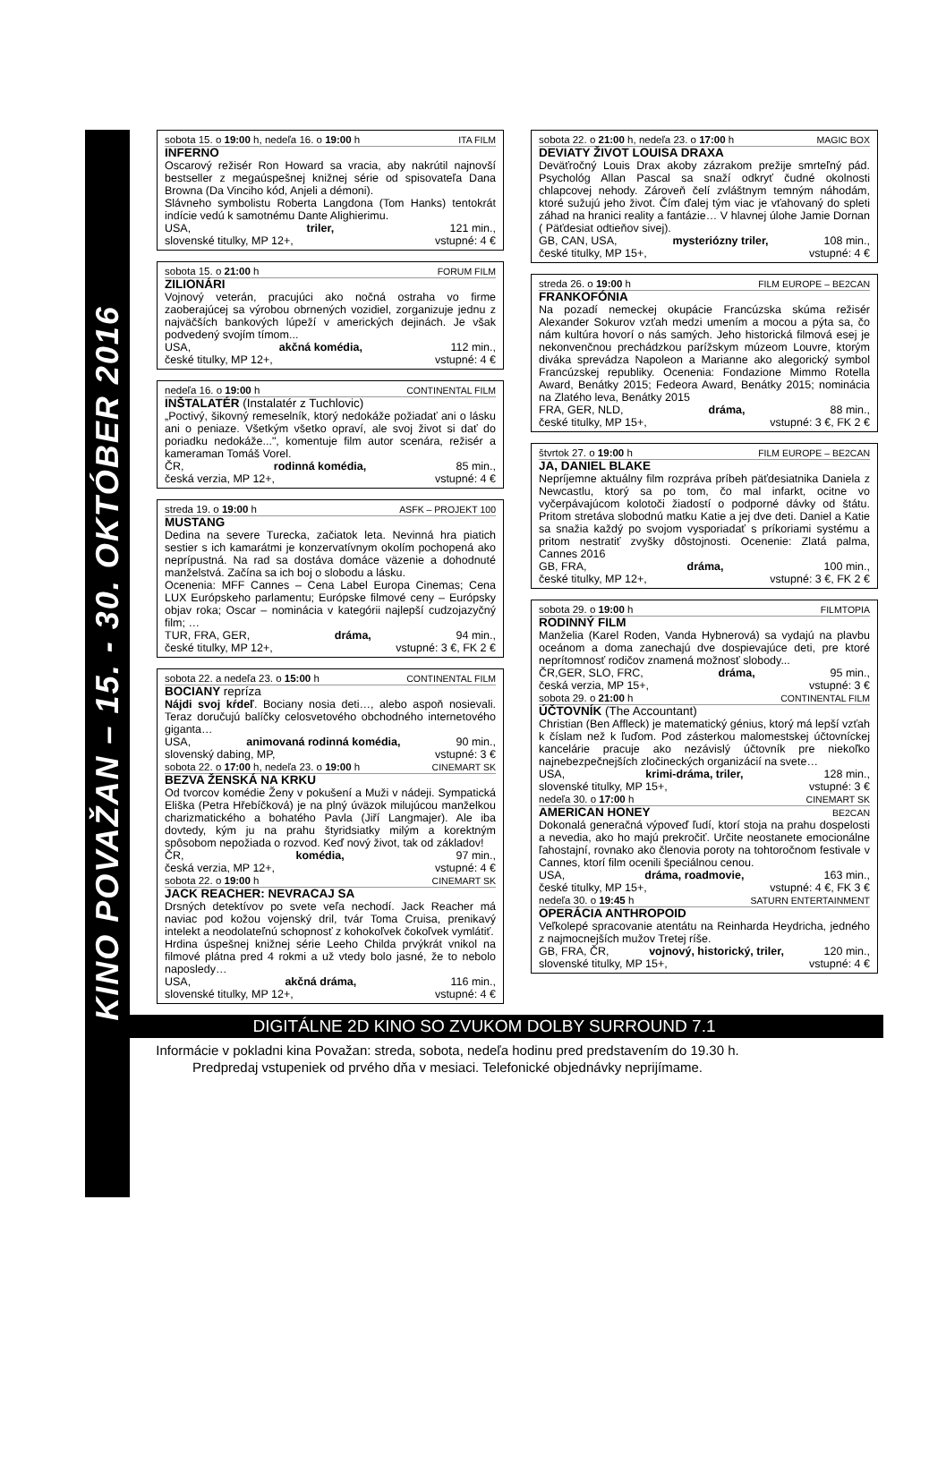KINO POVAŽAN – 15. - 30. OKTÓBER 2016
sobota 15. o 19:00 h, nedeľa 16. o 19:00 h ITA FILM
INFERNO
Oscarový režisér Ron Howard sa vracia, aby nakrútil najnovší bestseller z megaúspešnej knižnej série od spisovateľa Dana Browna (Da Vinciho kód, Anjeli a démoni).
Slávneho symbolistu Roberta Langdona (Tom Hanks) tentokrát indície vedú k samotnému Dante Alighierimu.
USA, triler, 121 min.,
slovenské titulky, MP 12+, vstupné: 4 €
sobota 15. o 21:00 h FORUM FILM
ZILIONÁRI
Vojnový veterán, pracujúci ako nočná ostraha vo firme zaoberajúcej sa výrobou obrnených vozidiel, zorganizuje jednu z najväčších bankových lúpeží v amerických dejinách. Je však podvedený svojím tímom...
USA, akčná komédia, 112 min.,
české titulky, MP 12+, vstupné: 4 €
nedeľa 16. o 19:00 h CONTINENTAL FILM
INŠTALATÉR (Instalatér z Tuchlovic)
„Poctivý, šikovný remeselník, ktorý nedokáže požiadať ani o lásku ani o peniaze. Všetkým všetko opraví, ale svoj život si dať do poriadku nedokáže...", komentuje film autor scenára, režisér a kameraman Tomáš Vorel.
ČR, rodinná komédia, 85 min.,
česká verzia, MP 12+, vstupné: 4 €
streda 19. o 19:00 h ASFK – PROJEKT 100
MUSTANG
Dedina na severe Turecka, začiatok leta. Nevinná hra piatich sestier s ich kamarátmi je konzervatívnym okolím pochopená ako neprípustná. Na rad sa dostáva domáce väzenie a dohodnuté manželstvá. Začína sa ich boj o slobodu a lásku.
Ocenenia: MFF Cannes – Cena Label Europa Cinemas; Cena LUX Európskeho parlamentu; Európske filmové ceny – Európsky objav roka; Oscar – nominácia v kategórii najlepší cudzojazyčný film; …
TUR, FRA, GER, dráma, 94 min.,
české titulky, MP 12+, vstupné: 3 €, FK 2 €
sobota 22. a nedeľa 23. o 15:00 h CONTINENTAL FILM
BOCIANY repríza
Nájdi svoj kŕdeľ. Bociany nosia deti…, alebo aspoň nosievali. Teraz doručujú balíčky celosvetového obchodného internetového giganta…
USA, animovaná rodinná komédia, 90 min.,
slovenský dabing, MP, vstupné: 3 €
sobota 22. o 17:00 h, nedeľa 23. o 19:00 h CINEMART SK
BEZVA ŽENSKÁ NA KRKU
Od tvorcov komédie Ženy v pokušení a Muži v nádeji. Sympatická Eliška (Petra Hřebíčková) je na plný úväzok milujúcou manželkou charizmatického a bohatého Pavla (Jiří Langmajer). Ale iba dovtedy, kým ju na prahu štyridsiatky milým a korektným spôsobom nepožiada o rozvod. Keď nový život, tak od základov!
ČR, komédia, 97 min.,
česká verzia, MP 12+, vstupné: 4 €
sobota 22. o 19:00 h CINEMART SK
JACK REACHER: NEVRACAJ SA
Drsných detektívov po svete veľa nechodí. Jack Reacher má naviac pod kožou vojenský dril, tvár Toma Cruisa, prenikavý intelekt a neodolateľnú schopnosť z kohokoľvek čokoľvek vymlátiť.
Hrdina úspešnej knižnej série Leeho Childa prvýkrát vnikol na filmové plátna pred 4 rokmi a už vtedy bolo jasné, že to nebolo naposledy…
USA, akčná dráma, 116 min.,
slovenské titulky, MP 12+, vstupné: 4 €
sobota 22. o 21:00 h, nedeľa 23. o 17:00 h MAGIC BOX
DEVIATY ŽIVOT LOUISA DRAXA
Deväťročný Louis Drax akoby zázrakom prežije smrteľný pád. Psychológ Allan Pascal sa snaží odkryť čudné okolnosti chlapcovej nehody. Zároveň čelí zvláštnym temným náhodám, ktoré sužujú jeho život. Čím ďalej tým viac je vťahovaný do spleti záhad na hranici reality a fantázie… V hlavnej úlohe Jamie Dornan ( Päťdesiat odtieňov sivej).
GB, CAN, USA, mysteriózny triler, 108 min.,
české titulky, MP 15+, vstupné: 4 €
streda 26. o 19:00 h FILM EUROPE – BE2CAN
FRANKOFÓNIA
Na pozadí nemeckej okupácie Francúzska skúma režisér Alexander Sokurov vzťah medzi umením a mocou a pýta sa, čo nám kultúra hovorí o nás samých. Jeho historická filmová esej je nekonvenčnou prechádzkou parížskym múzeom Louvre, ktorým diváka sprevádza Napoleon a Marianne ako alegorický symbol Francúzskej republiky. Ocenenia: Fondazione Mimmo Rotella Award, Benátky 2015; Fedeora Award, Benátky 2015; nominácia na Zlatého leva, Benátky 2015
FRA, GER, NLD, dráma, 88 min.,
české titulky, MP 15+, vstupné: 3 €, FK 2 €
štvrtok 27. o 19:00 h FILM EUROPE – BE2CAN
JA, DANIEL BLAKE
Nepríjemne aktuálny film rozpráva príbeh päťdesiatnika Daniela z Newcastlu, ktorý sa po tom, čo mal infarkt, ocitne vo vyčerpávajúcom kolotoči žiadostí o podporné dávky od štátu. Pritom stretáva slobodnú matku Katie a jej dve deti. Daniel a Katie sa snažia každý po svojom vysporiadať s príkoriami systému a pritom nestratiť zvyšky dôstojnosti. Ocenenie: Zlatá palma, Cannes 2016
GB, FRA, dráma, 100 min.,
české titulky, MP 12+, vstupné: 3 €, FK 2 €
sobota 29. o 19:00 h FILMTOPIA
RODINNÝ FILM
Manželia (Karel Roden, Vanda Hybnerová) sa vydajú na plavbu oceánom a doma zanechajú dve dospievajúce deti, pre ktoré neprítomnosť rodičov znamená možnosť slobody...
ČR,GER, SLO, FRC, dráma, 95 min.,
česká verzia, MP 15+, vstupné: 3 €
sobota 29. o 21:00 h CONTINENTAL FILM
ÚČTOVNÍK (The Accountant)
Christian (Ben Affleck) je matematický génius, ktorý má lepší vzťah k číslam než k ľuďom. Pod zásterkou malomestskej účtovníckej kancelárie pracuje ako nezávislý účtovník pre niekoľko najnebezpečnejších zločineckých organizácií na svete…
USA, krimi-dráma, triler, 128 min.,
slovenské titulky, MP 15+, vstupné: 3 €
nedeľa 30. o 17:00 h CINEMART SK
AMERICAN HONEY BE2CAN
Dokonalá generačná výpoveď ľudí, ktorí stoja na prahu dospelosti a nevedia, ako ho majú prekročiť. Určite neostanete emocionálne ľahostajní, rovnako ako členovia poroty na tohtoročnom festivale v Cannes, ktorí film ocenili špeciálnou cenou.
USA, dráma, roadmovie, 163 min.,
české titulky, MP 15+, vstupné: 4 €, FK 3 €
nedeľa 30. o 19:45 h SATURN ENTERTAINMENT
OPERÁCIA ANTHROPOID
Veľkolepé spracovanie atentátu na Reinharda Heydricha, jedného z najmocnejších mužov Tretej ríše.
GB, FRA, ČR, vojnový, historický, triler, 120 min.,
slovenské titulky, MP 15+, vstupné: 4 €
DIGITÁLNE 2D KINO SO ZVUKOM DOLBY SURROUND 7.1
Informácie v pokladni kina Považan: streda, sobota, nedeľa hodinu pred predstavením do 19.30 h.
Predpredaj vstupeniek od prvého dňa v mesiaci. Telefonické objednávky neprijímame.